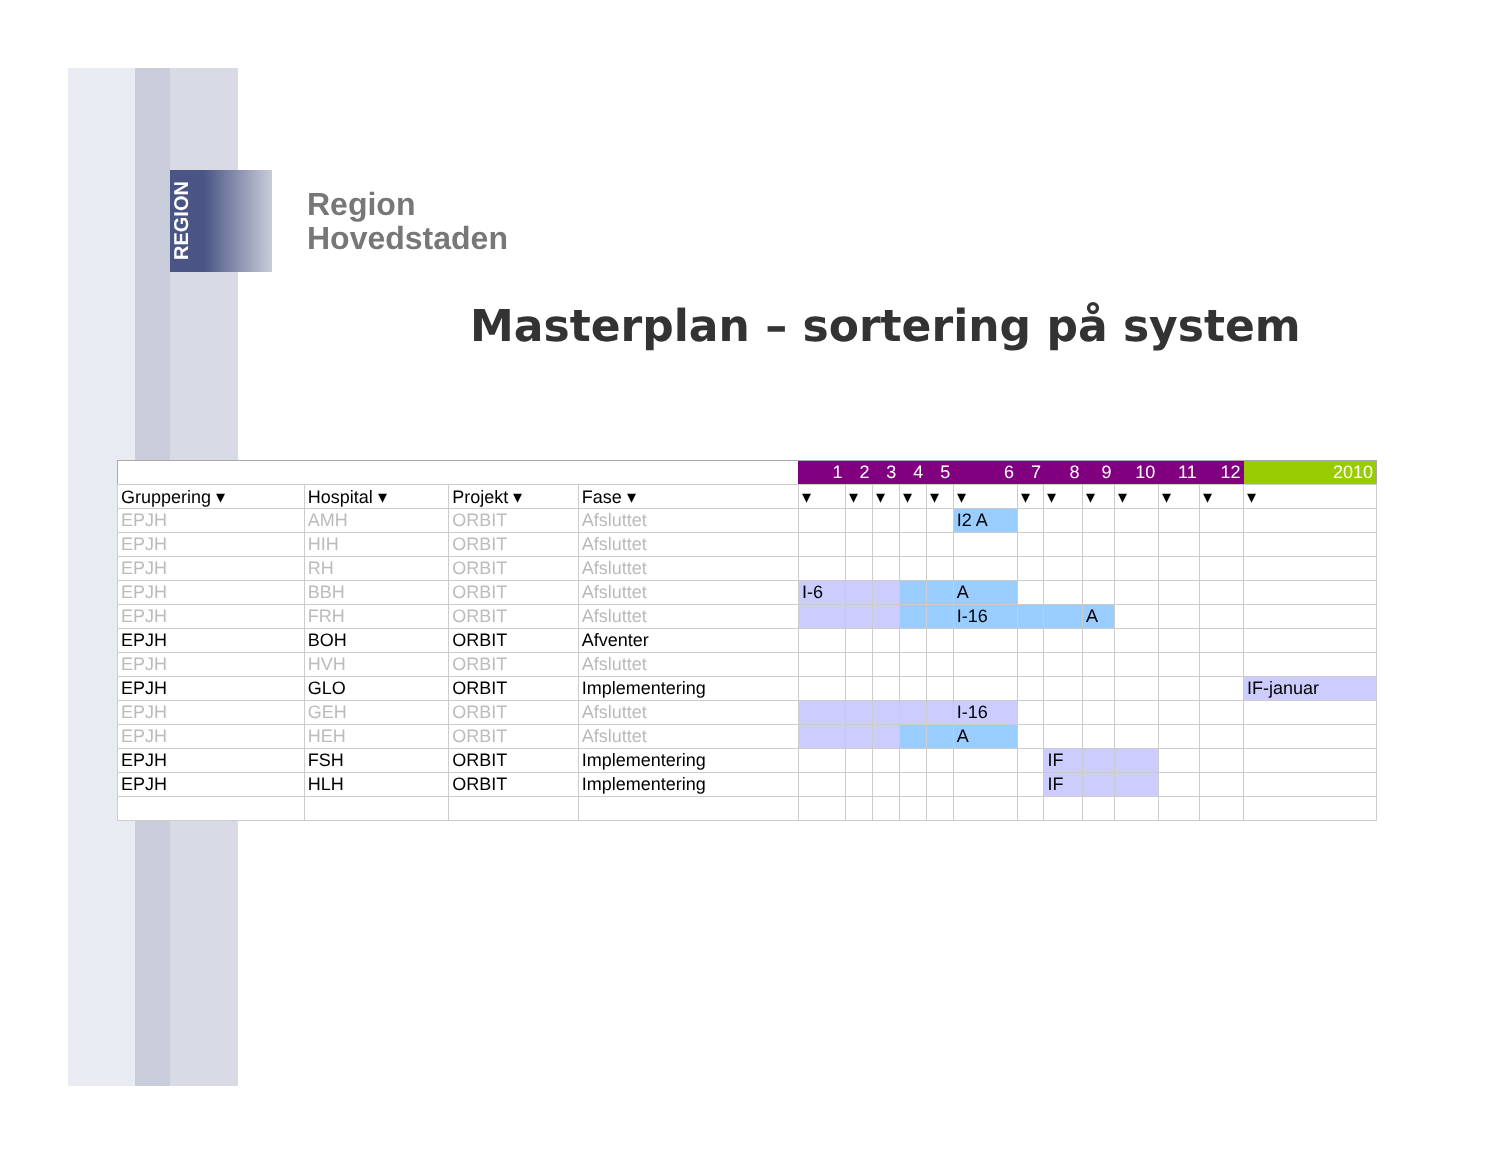REGION
Region
Hovedstaden
Masterplan – sortering på system
| | | | | 1 | 2 | 3 | 4 | 5 | 6 | 7 | 8 | 9 | 10 | 11 | 12 | 2010 |
| --- | --- | --- | --- | --- | --- | --- | --- | --- | --- | --- | --- | --- | --- | --- | --- | --- |
| Gruppering ▾ | Hospital ▾ | Projekt ▾ | Fase ▾ | ▾ | ▾ | ▾ | ▾ | ▾ | ▾ | ▾ | ▾ | ▾ | ▾ | ▾ | ▾ | ▾ |
| EPJH | AMH | ORBIT | Afsluttet | | | | | | I2 A | | | | | | | |
| EPJH | HIH | ORBIT | Afsluttet | | | | | | | | | | | | | |
| EPJH | RH | ORBIT | Afsluttet | | | | | | | | | | | | | |
| EPJH | BBH | ORBIT | Afsluttet | I-6 | | | | | A | | | | | | | |
| EPJH | FRH | ORBIT | Afsluttet | | | | | | I-16 | | | A | | | | |
| EPJH | BOH | ORBIT | Afventer | | | | | | | | | | | | | |
| EPJH | HVH | ORBIT | Afsluttet | | | | | | | | | | | | | |
| EPJH | GLO | ORBIT | Implementering | | | | | | | | | | | | | IF-januar |
| EPJH | GEH | ORBIT | Afsluttet | | | | | | I-16 | | | | | | | |
| EPJH | HEH | ORBIT | Afsluttet | | | | | | A | | | | | | | |
| EPJH | FSH | ORBIT | Implementering | | | | | | | | IF | | | | | |
| EPJH | HLH | ORBIT | Implementering | | | | | | | | IF | | | | | |